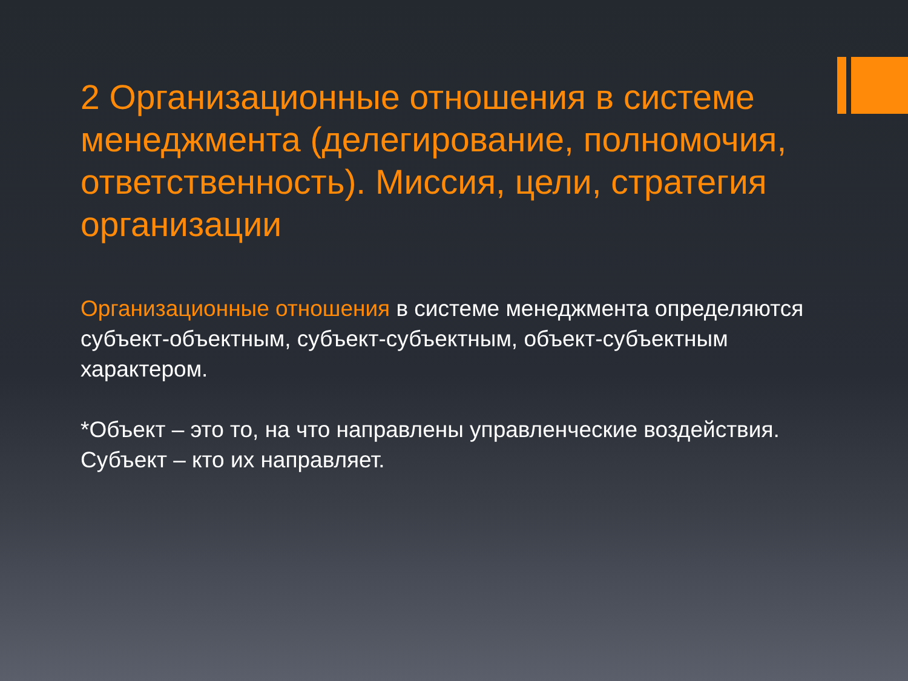2 Организационные отношения в системе менеджмента (делегирование, полномочия, ответственность). Миссия, цели, стратегия организации
Организационные отношения в системе менеджмента определяются субъект-объектным, субъект-субъектным, объект-субъектным характером.
*Объект – это то, на что направлены управленческие воздействия.
Субъект – кто их направляет.